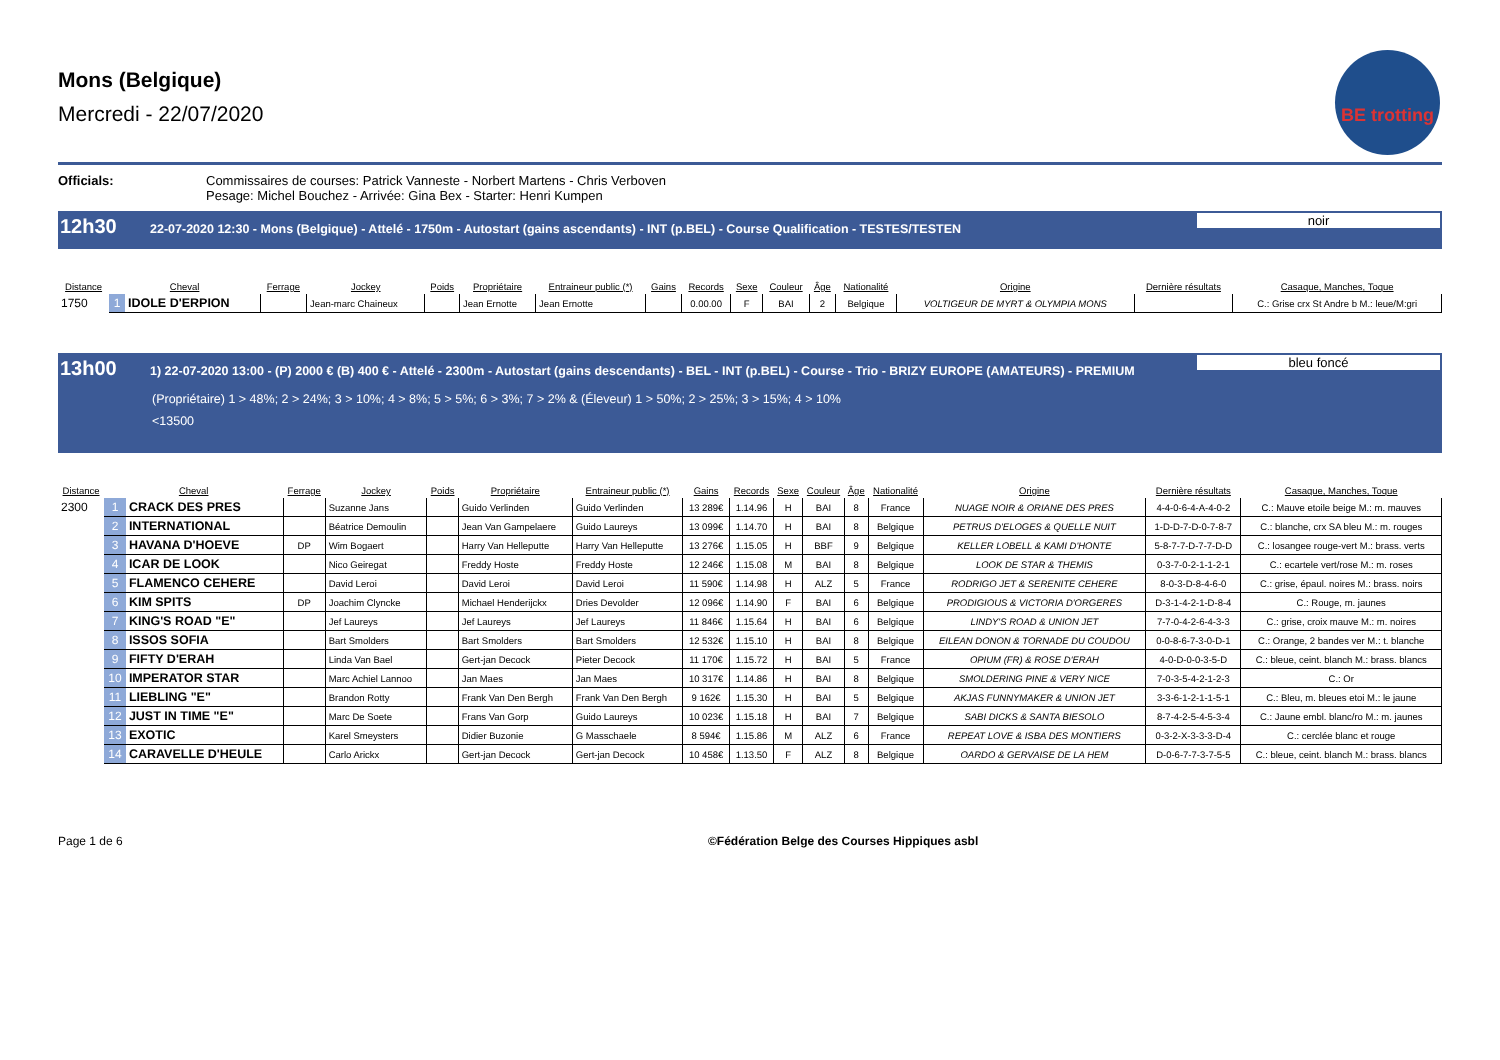Mons (Belgique)
Mercredi - 22/07/2020
BE trotting
Officials: Commissaires de courses: Patrick Vanneste - Norbert Martens - Chris Verboven
Pesage: Michel Bouchez - Arrivée: Gina Bex - Starter: Henri Kumpen
12h30 22-07-2020 12:30 - Mons (Belgique) - Attelé - 1750m - Autostart (gains ascendants) - INT (p.BEL) - Course Qualification - TESTES/TESTEN noir
| Distance | Cheval | | Ferrage | Jockey | Poids | Propriétaire | Entraineur public (*) | Gains | Records | Sexe | Couleur | Âge | Nationalité | Origine | Dernière résultats | Casaque, Manches, Toque |
| --- | --- | --- | --- | --- | --- | --- | --- | --- | --- | --- | --- | --- | --- | --- | --- | --- |
| 1750 | 1 | IDOLE D'ERPION | | Jean-marc Chaineux | | Jean Ernotte | Jean Ernotte | | 0.00.00 | F | BAI | 2 | Belgique | VOLTIGEUR DE MYRT & OLYMPIA MONS | | C.: Grise crx St Andre b M.: leue/M:gri |
13h00 1) 22-07-2020 13:00 - (P) 2000 € (B) 400 € - Attelé - 2300m - Autostart (gains descendants) - BEL - INT (p.BEL) - Course - Trio - BRIZY EUROPE (AMATEURS) - PREMIUM bleu foncé
(Propriétaire) 1 > 48%; 2 > 24%; 3 > 10%; 4 > 8%; 5 > 5%; 6 > 3%; 7 > 2% & (Éleveur) 1 > 50%; 2 > 25%; 3 > 15%; 4 > 10%
<13500
| Distance | Cheval | | Ferrage | Jockey | Poids | Propriétaire | Entraineur public (*) | Gains | Records | Sexe | Couleur | Âge | Nationalité | Origine | Dernière résultats | Casaque, Manches, Toque |
| --- | --- | --- | --- | --- | --- | --- | --- | --- | --- | --- | --- | --- | --- | --- | --- | --- |
| 2300 | 1 | CRACK DES PRES | | Suzanne Jans | | Guido Verlinden | Guido Verlinden | 13 289€ | 1.14.96 | H | BAI | 8 | France | NUAGE NOIR & ORIANE DES PRES | 4-4-0-6-4-A-4-0-2 | C.: Mauve etoile beige M.: m. mauves |
| | 2 | INTERNATIONAL | | Béatrice Demoulin | | Jean Van Gampelaere | Guido Laureys | 13 099€ | 1.14.70 | H | BAI | 8 | Belgique | PETRUS D'ELOGES & QUELLE NUIT | 1-D-D-7-D-0-7-8-7 | C.: blanche, crx SA bleu M.: m. rouges |
| | 3 | HAVANA D'HOEVE | DP | Wim Bogaert | | Harry Van Helleputte | Harry Van Helleputte | 13 276€ | 1.15.05 | H | BBF | 9 | Belgique | KELLER LOBELL & KAMI D'HONTE | 5-8-7-7-D-7-7-D-D | C.: losangee rouge-vert M.: brass. verts |
| | 4 | ICAR DE LOOK | | Nico Geiregat | | Freddy Hoste | Freddy Hoste | 12 246€ | 1.15.08 | M | BAI | 8 | Belgique | LOOK DE STAR & THEMIS | 0-3-7-0-2-1-1-2-1 | C.: ecartele vert/rose M.: m. roses |
| | 5 | FLAMENCO CEHERE | | David Leroi | | David Leroi | David Leroi | 11 590€ | 1.14.98 | H | ALZ | 5 | France | RODRIGO JET & SERENITE CEHERE | 8-0-3-D-8-4-6-0 | C.: grise, épaul. noires M.: brass. noirs |
| | 6 | KIM SPITS | DP | Joachim Clyncke | | Michael Henderijckx | Dries Devolder | 12 096€ | 1.14.90 | F | BAI | 6 | Belgique | PRODIGIOUS & VICTORIA D'ORGERES | D-3-1-4-2-1-D-8-4 | C.: Rouge, m. jaunes |
| | 7 | KING'S ROAD "E" | | Jef Laureys | | Jef Laureys | Jef Laureys | 11 846€ | 1.15.64 | H | BAI | 6 | Belgique | LINDY'S ROAD & UNION JET | 7-7-0-4-2-6-4-3-3 | C.: grise, croix mauve M.: m. noires |
| | 8 | ISSOS SOFIA | | Bart Smolders | | Bart Smolders | Bart Smolders | 12 532€ | 1.15.10 | H | BAI | 8 | Belgique | EILEAN DONON & TORNADE DU COUDOU | 0-0-8-6-7-3-0-D-1 | C.: Orange, 2 bandes ver M.: t. blanche |
| | 9 | FIFTY D'ERAH | | Linda Van Bael | | Gert-jan Decock | Pieter Decock | 11 170€ | 1.15.72 | H | BAI | 5 | France | OPIUM (FR) & ROSE D'ERAH | 4-0-D-0-0-3-5-D | C.: bleue, ceint. blanch M.: brass. blancs |
| | 10 | IMPERATOR STAR | | Marc Achiel Lannoo | | Jan Maes | Jan Maes | 10 317€ | 1.14.86 | H | BAI | 8 | Belgique | SMOLDERING PINE & VERY NICE | 7-0-3-5-4-2-1-2-3 | C.: Or |
| | 11 | LIEBLING "E" | | Brandon Rotty | | Frank Van Den Bergh | Frank Van Den Bergh | 9 162€ | 1.15.30 | H | BAI | 5 | Belgique | AKJAS FUNNYMAKER & UNION JET | 3-3-6-1-2-1-1-5-1 | C.: Bleu, m. bleues etoi M.: le jaune |
| | 12 | JUST IN TIME "E" | | Marc De Soete | | Frans Van Gorp | Guido Laureys | 10 023€ | 1.15.18 | H | BAI | 7 | Belgique | SABI DICKS & SANTA BIESOLO | 8-7-4-2-5-4-5-3-4 | C.: Jaune embl. blanc/ro M.: m. jaunes |
| | 13 | EXOTIC | | Karel Smeysters | | Didier Buzonie | G Masschaele | 8 594€ | 1.15.86 | M | ALZ | 6 | France | REPEAT LOVE & ISBA DES MONTIERS | 0-3-2-X-3-3-3-D-4 | C.: cerclée blanc et rouge |
| | 14 | CARAVELLE D'HEULE | | Carlo Arickx | | Gert-jan Decock | Gert-jan Decock | 10 458€ | 1.13.50 | F | ALZ | 8 | Belgique | OARDO & GERVAISE DE LA HEM | D-0-6-7-7-3-7-5-5 | C.: bleue, ceint. blanch M.: brass. blancs |
Page 1 de 6 ©Fédération Belge des Courses Hippiques asbl